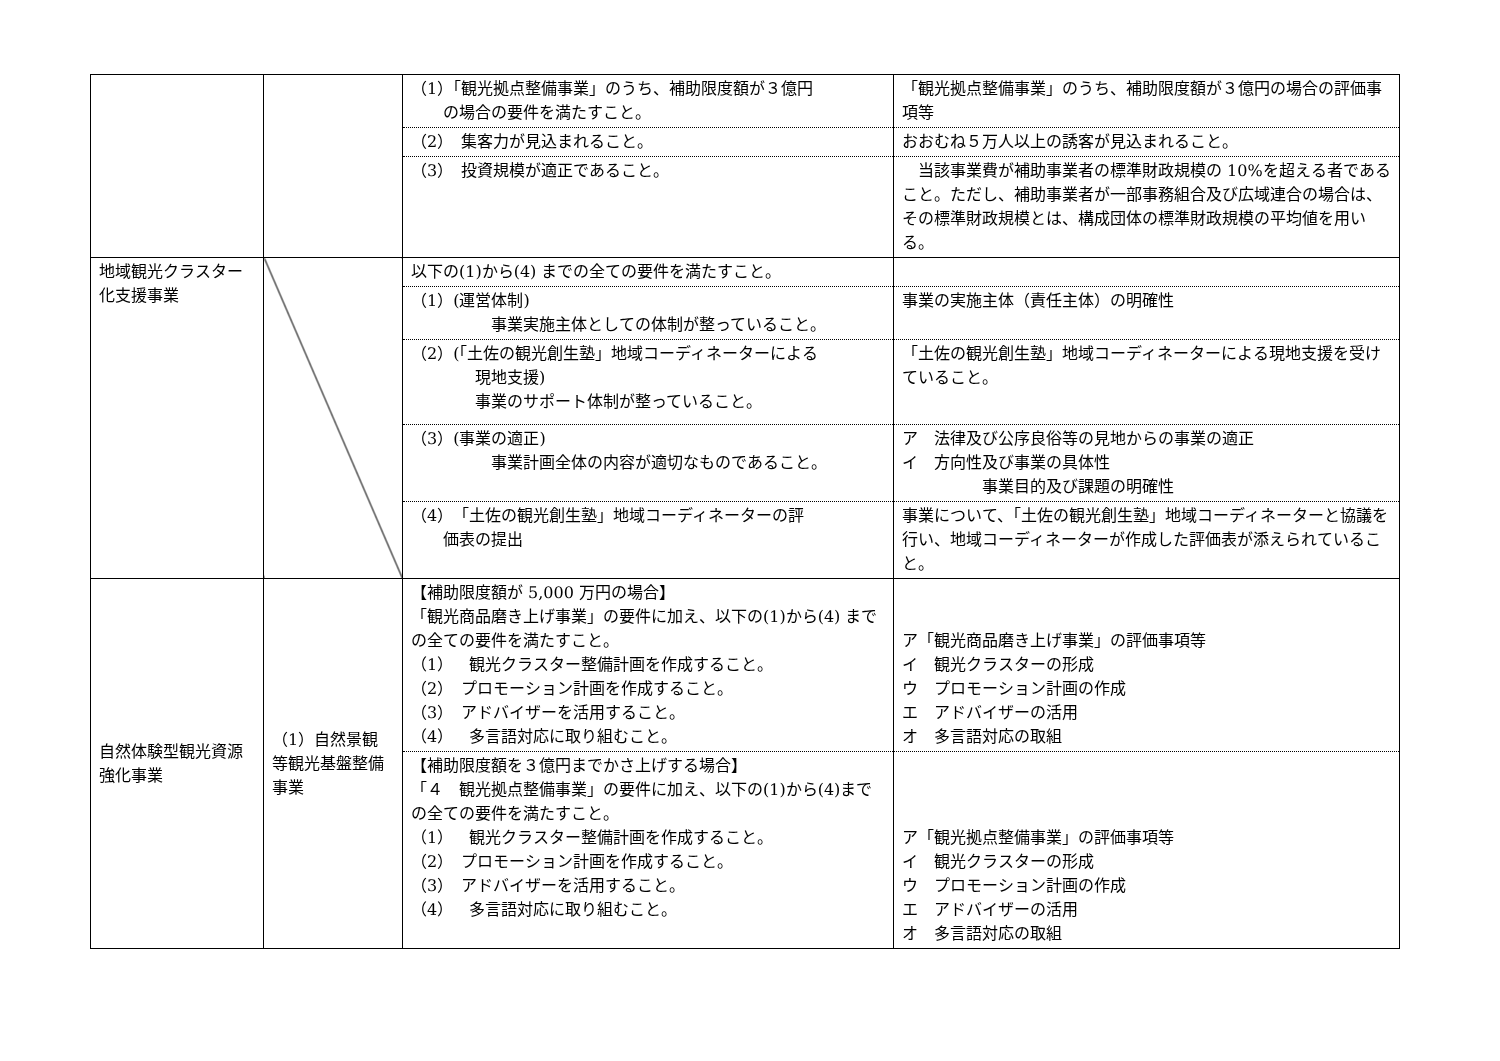| | | （1）「観光拠点整備事業」のうち、補助限度額が３億円 の場合の要件を満たすこと。 | 「観光拠点整備事業」のうち、補助限度額が３億円の場合の評価事項等 |
| | | （2） 集客力が見込まれること。 | おおむね５万人以上の誘客が見込まれること。 |
| | | （3） 投資規模が適正であること。 | 当該事業費が補助事業者の標準財政規模の 10%を超える者であること。ただし、補助事業者が一部事務組合及び広域連合の場合は、その標準財政規模とは、構成団体の標準財政規模の平均値を用いる。 |
| 地域観光クラスター化支援事業 | | 以下の(1)から(4) までの全ての要件を満たすこと。 | |
| | | （1）(運営体制) 事業実施主体としての体制が整っていること。 | 事業の実施主体（責任主体）の明確性 |
| | | （2）(「土佐の観光創生塾」地域コーディネーターによる 現地支援) 事業のサポート体制が整っていること。 | 「土佐の観光創生塾」地域コーディネーターによる現地支援を受けていること。 |
| | | （3）(事業の適正) 事業計画全体の内容が適切なものであること。 | ア 法律及び公序良俗等の見地からの事業の適正 イ 方向性及び事業の具体性 事業目的及び課題の明確性 |
| | | （4） 「土佐の観光創生塾」地域コーディネーターの評 価表の提出 | 事業について、「土佐の観光創生塾」地域コーディネーターと協議を行い、地域コーディネーターが作成した評価表が添えられていること。 |
| 自然体験型観光資源強化事業 | （1）自然景観等観光基盤整備事業 | 【補助限度額が 5,000 万円の場合】 「観光商品磨き上げ事業」の要件に加え、以下の(1)から(4) までの全ての要件を満たすこと。 （1） 観光クラスター整備計画を作成すること。 （2） プロモーション計画を作成すること。 （3） アドバイザーを活用すること。 （4） 多言語対応に取り組むこと。 | ア「観光商品磨き上げ事業」の評価事項等 イ 観光クラスターの形成 ウ プロモーション計画の作成 エ アドバイザーの活用 オ 多言語対応の取組 |
| | | 【補助限度額を３億円までかさ上げする場合】 「４ 観光拠点整備事業」の要件に加え、以下の(1)から(4)までの全ての要件を満たすこと。 （1） 観光クラスター整備計画を作成すること。 （2） プロモーション計画を作成すること。 （3） アドバイザーを活用すること。 （4） 多言語対応に取り組むこと。 | ア「観光拠点整備事業」の評価事項等 イ 観光クラスターの形成 ウ プロモーション計画の作成 エ アドバイザーの活用 オ 多言語対応の取組 |